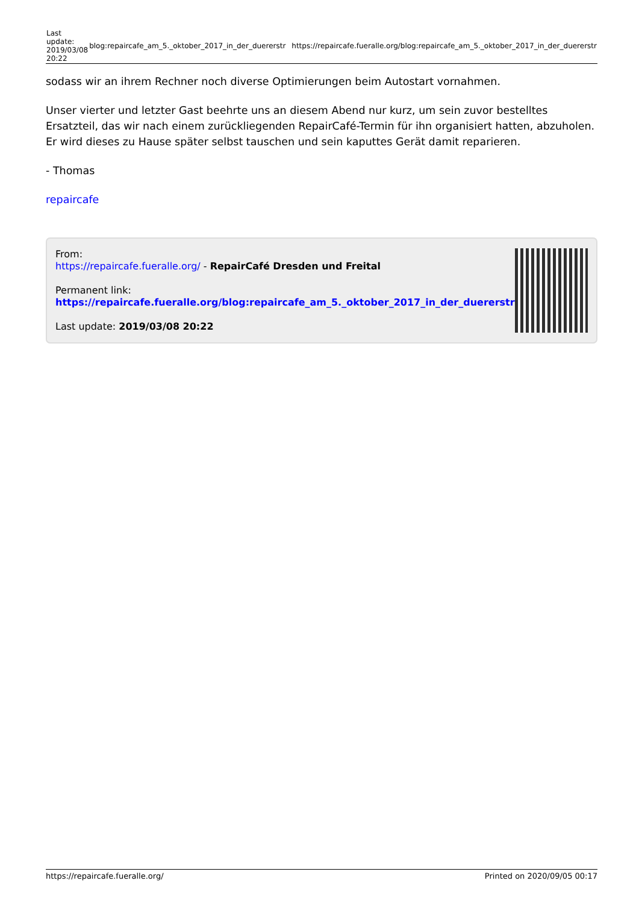| Last update: 2019/03/08 20:22 | blog:repaircafe_am_5._oktober_2017_in_der_duererstr | https://repaircafe.fueralle.org/blog:repaircafe_am_5._oktober_2017_in_der_duererstr |
sodass wir an ihrem Rechner noch diverse Optimierungen beim Autostart vornahmen.
Unser vierter und letzter Gast beehrte uns an diesem Abend nur kurz, um sein zuvor bestelltes Ersatzteil, das wir nach einem zurückliegenden RepairCafé-Termin für ihn organisiert hatten, abzuholen. Er wird dieses zu Hause später selbst tauschen und sein kaputtes Gerät damit reparieren.
- Thomas
repaircafe
From:
https://repaircafe.fueralle.org/ - RepairCafé Dresden und Freital
Permanent link:
https://repaircafe.fueralle.org/blog:repaircafe_am_5._oktober_2017_in_der_duererstr
Last update: 2019/03/08 20:22
https://repaircafe.fueralle.org/ Printed on 2020/09/05 00:17